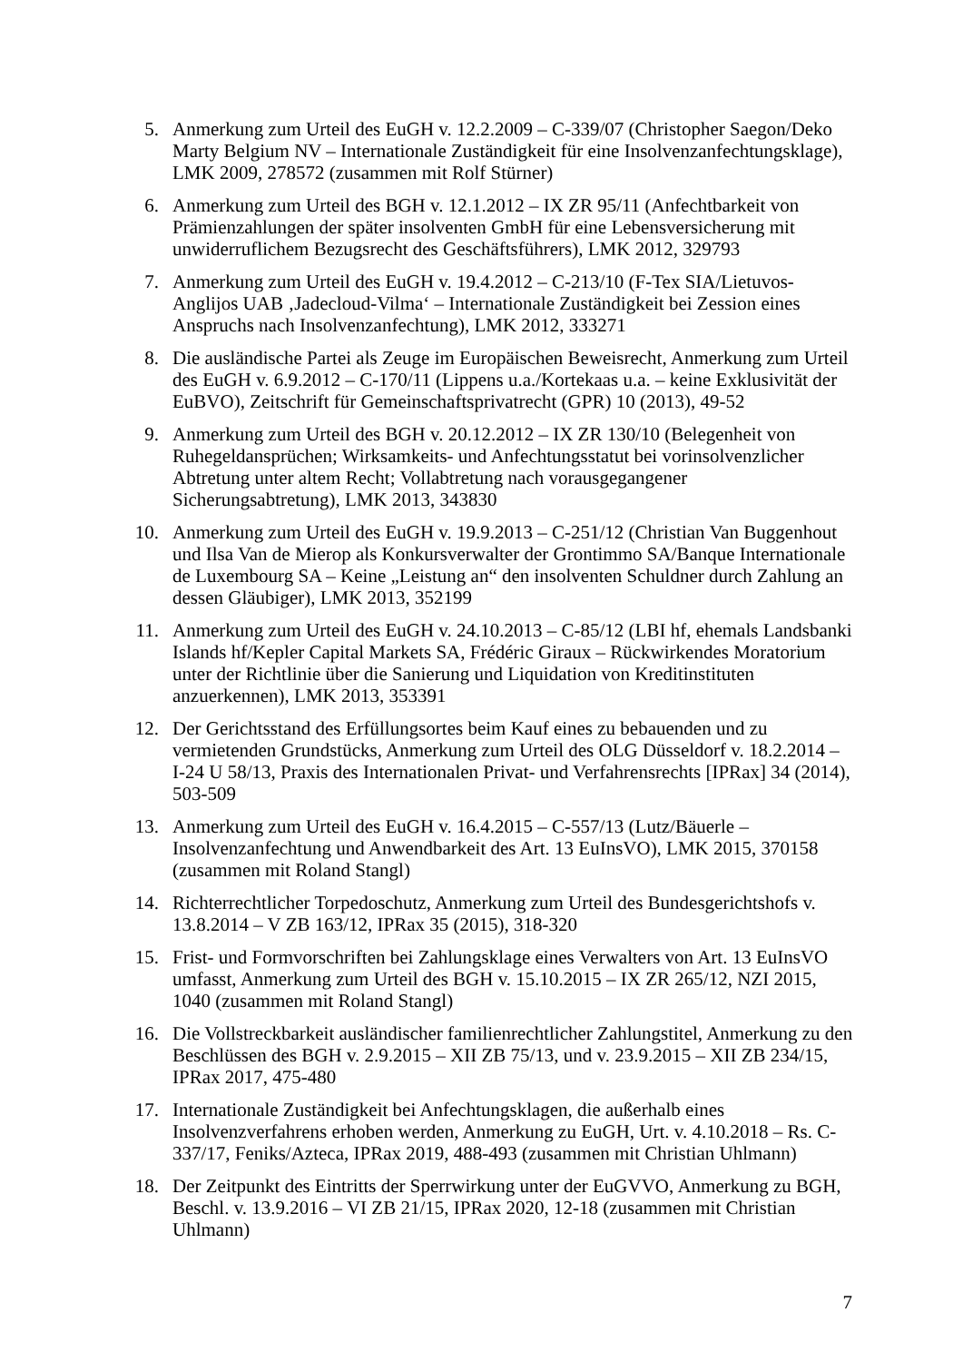5. Anmerkung zum Urteil des EuGH v. 12.2.2009 – C-339/07 (Christopher Saegon/Deko Marty Belgium NV – Internationale Zuständigkeit für eine Insolvenzanfechtungsklage), LMK 2009, 278572 (zusammen mit Rolf Stürner)
6. Anmerkung zum Urteil des BGH v. 12.1.2012 – IX ZR 95/11 (Anfechtbarkeit von Prämienzahlungen der später insolventen GmbH für eine Lebensversicherung mit unwiderruflichem Bezugsrecht des Geschäftsführers), LMK 2012, 329793
7. Anmerkung zum Urteil des EuGH v. 19.4.2012 – C-213/10 (F-Tex SIA/Lietuvos-Anglijos UAB ‚Jadecloud-Vilma‘ – Internationale Zuständigkeit bei Zession eines Anspruchs nach Insolvenzanfechtung), LMK 2012, 333271
8. Die ausländische Partei als Zeuge im Europäischen Beweisrecht, Anmerkung zum Urteil des EuGH v. 6.9.2012 – C-170/11 (Lippens u.a./Kortekaas u.a. – keine Exklusivität der EuBVO), Zeitschrift für Gemeinschaftsprivatrecht (GPR) 10 (2013), 49-52
9. Anmerkung zum Urteil des BGH v. 20.12.2012 – IX ZR 130/10 (Belegenheit von Ruhegeldansprüchen; Wirksamkeits- und Anfechtungsstatut bei vorinsolvenzlicher Abtretung unter altem Recht; Vollabtretung nach vorausgegangener Sicherungsabtretung), LMK 2013, 343830
10. Anmerkung zum Urteil des EuGH v. 19.9.2013 – C-251/12 (Christian Van Buggenhout und Ilsa Van de Mierop als Konkursverwalter der Grontimmo SA/Banque Internationale de Luxembourg SA – Keine „Leistung an“ den insolventen Schuldner durch Zahlung an dessen Gläubiger), LMK 2013, 352199
11. Anmerkung zum Urteil des EuGH v. 24.10.2013 – C-85/12 (LBI hf, ehemals Landsbanki Islands hf/Kepler Capital Markets SA, Frédéric Giraux – Rückwirkendes Moratorium unter der Richtlinie über die Sanierung und Liquidation von Kreditinstituten anzuerkennen), LMK 2013, 353391
12. Der Gerichtsstand des Erfüllungsortes beim Kauf eines zu bebauenden und zu vermietenden Grundstücks, Anmerkung zum Urteil des OLG Düsseldorf v. 18.2.2014 – I-24 U 58/13, Praxis des Internationalen Privat- und Verfahrensrechts [IPRax] 34 (2014), 503-509
13. Anmerkung zum Urteil des EuGH v. 16.4.2015 – C-557/13 (Lutz/Bäuerle – Insolvenzanfechtung und Anwendbarkeit des Art. 13 EuInsVO), LMK 2015, 370158 (zusammen mit Roland Stangl)
14. Richterrechtlicher Torpedoschutz, Anmerkung zum Urteil des Bundesgerichtshofs v. 13.8.2014 – V ZB 163/12, IPRax 35 (2015), 318-320
15. Frist- und Formvorschriften bei Zahlungsklage eines Verwalters von Art. 13 EuInsVO umfasst, Anmerkung zum Urteil des BGH v. 15.10.2015 – IX ZR 265/12, NZI 2015, 1040 (zusammen mit Roland Stangl)
16. Die Vollstreckbarkeit ausländischer familienrechtlicher Zahlungstitel, Anmerkung zu den Beschlüssen des BGH v. 2.9.2015 – XII ZB 75/13, und v. 23.9.2015 – XII ZB 234/15, IPRax 2017, 475-480
17. Internationale Zuständigkeit bei Anfechtungsklagen, die außerhalb eines Insolvenzverfahrens erhoben werden, Anmerkung zu EuGH, Urt. v. 4.10.2018 – Rs. C-337/17, Feniks/Azteca, IPRax 2019, 488-493 (zusammen mit Christian Uhlmann)
18. Der Zeitpunkt des Eintritts der Sperrwirkung unter der EuGVVO, Anmerkung zu BGH, Beschl. v. 13.9.2016 – VI ZB 21/15, IPRax 2020, 12-18 (zusammen mit Christian Uhlmann)
7